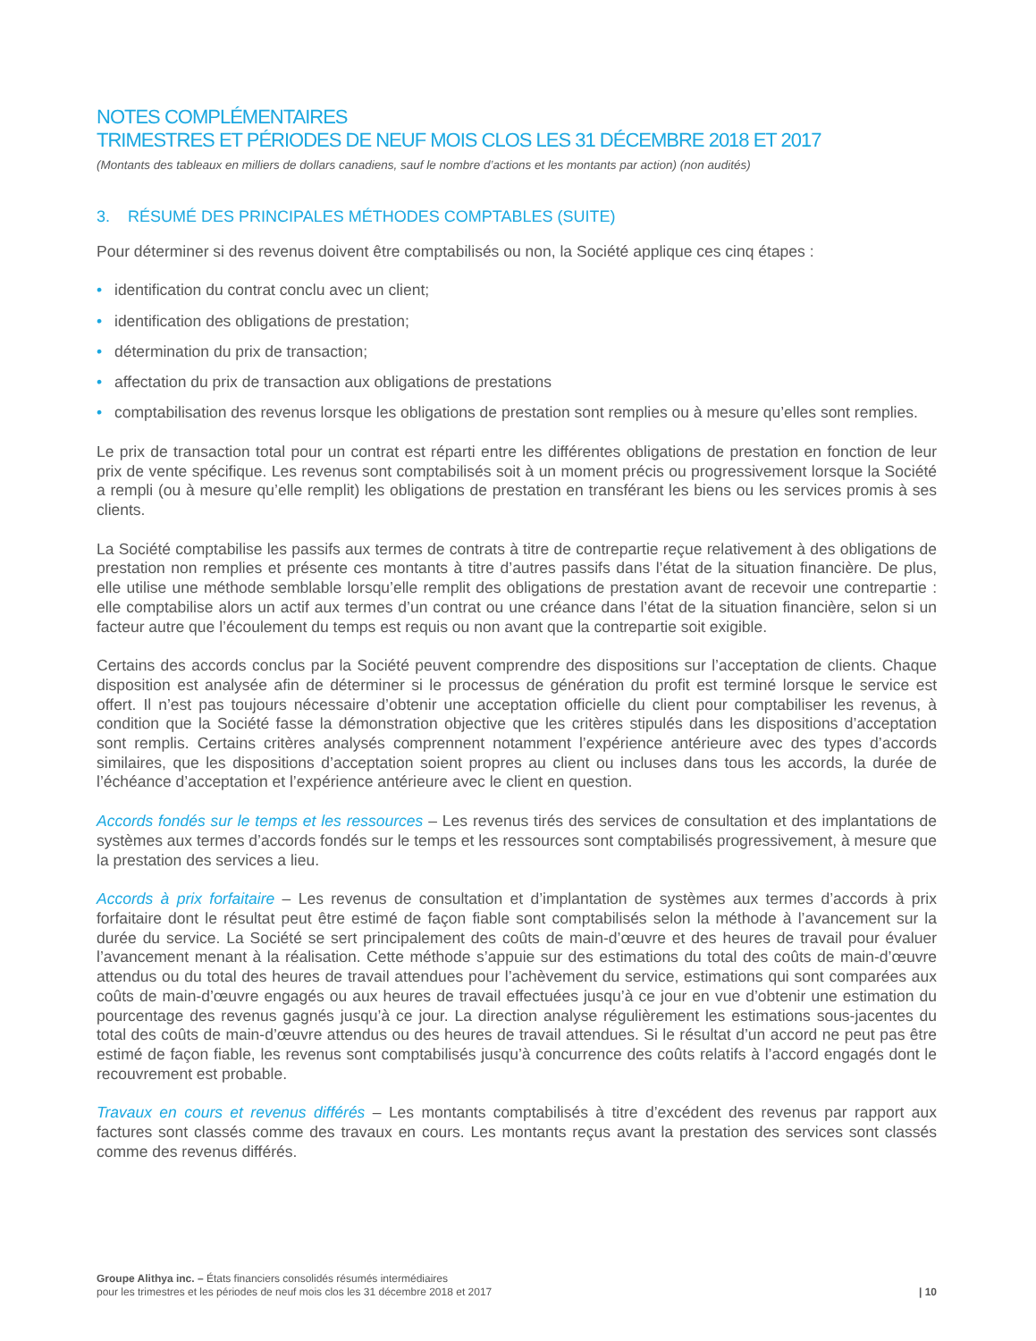NOTES COMPLÉMENTAIRES
TRIMESTRES ET PÉRIODES DE NEUF MOIS CLOS LES 31 DÉCEMBRE 2018 ET 2017
(Montants des tableaux en milliers de dollars canadiens, sauf le nombre d’actions et les montants par action) (non audités)
3. RÉSUMÉ DES PRINCIPALES MÉTHODES COMPTABLES (SUITE)
Pour déterminer si des revenus doivent être comptabilisés ou non, la Société applique ces cinq étapes :
• identification du contrat conclu avec un client;
• identification des obligations de prestation;
• détermination du prix de transaction;
• affectation du prix de transaction aux obligations de prestations
• comptabilisation des revenus lorsque les obligations de prestation sont remplies ou à mesure qu’elles sont remplies.
Le prix de transaction total pour un contrat est réparti entre les différentes obligations de prestation en fonction de leur prix de vente spécifique. Les revenus sont comptabilisés soit à un moment précis ou progressivement lorsque la Société a rempli (ou à mesure qu’elle remplit) les obligations de prestation en transférant les biens ou les services promis à ses clients.
La Société comptabilise les passifs aux termes de contrats à titre de contrepartie reçue relativement à des obligations de prestation non remplies et présente ces montants à titre d’autres passifs dans l’état de la situation financière. De plus, elle utilise une méthode semblable lorsqu’elle remplit des obligations de prestation avant de recevoir une contrepartie : elle comptabilise alors un actif aux termes d’un contrat ou une créance dans l’état de la situation financière, selon si un facteur autre que l’écoulement du temps est requis ou non avant que la contrepartie soit exigible.
Certains des accords conclus par la Société peuvent comprendre des dispositions sur l’acceptation de clients. Chaque disposition est analysée afin de déterminer si le processus de génération du profit est terminé lorsque le service est offert. Il n’est pas toujours nécessaire d’obtenir une acceptation officielle du client pour comptabiliser les revenus, à condition que la Société fasse la démonstration objective que les critères stipulés dans les dispositions d’acceptation sont remplis. Certains critères analysés comprennent notamment l’expérience antérieure avec des types d’accords similaires, que les dispositions d’acceptation soient propres au client ou incluses dans tous les accords, la durée de l’échéance d’acceptation et l’expérience antérieure avec le client en question.
Accords fondés sur le temps et les ressources – Les revenus tirés des services de consultation et des implantations de systèmes aux termes d’accords fondés sur le temps et les ressources sont comptabilisés progressivement, à mesure que la prestation des services a lieu.
Accords à prix forfaitaire – Les revenus de consultation et d’implantation de systèmes aux termes d’accords à prix forfaitaire dont le résultat peut être estimé de façon fiable sont comptabilisés selon la méthode à l’avancement sur la durée du service. La Société se sert principalement des coûts de main-d’œuvre et des heures de travail pour évaluer l’avancement menant à la réalisation. Cette méthode s’appuie sur des estimations du total des coûts de main-d’œuvre attendus ou du total des heures de travail attendues pour l’achèvement du service, estimations qui sont comparées aux coûts de main-d’œuvre engagés ou aux heures de travail effectuées jusqu’à ce jour en vue d’obtenir une estimation du pourcentage des revenus gagnés jusqu’à ce jour. La direction analyse régulièrement les estimations sous-jacentes du total des coûts de main-d’œuvre attendus ou des heures de travail attendues. Si le résultat d’un accord ne peut pas être estimé de façon fiable, les revenus sont comptabilisés jusqu’à concurrence des coûts relatifs à l’accord engagés dont le recouvrement est probable.
Travaux en cours et revenus différés – Les montants comptabilisés à titre d’excédent des revenus par rapport aux factures sont classés comme des travaux en cours. Les montants reçus avant la prestation des services sont classés comme des revenus différés.
Groupe Alithya inc. – États financiers consolidés résumés intermédiaires
pour les trimestres et les périodes de neuf mois clos les 31 décembre 2018 et 2017
| 10